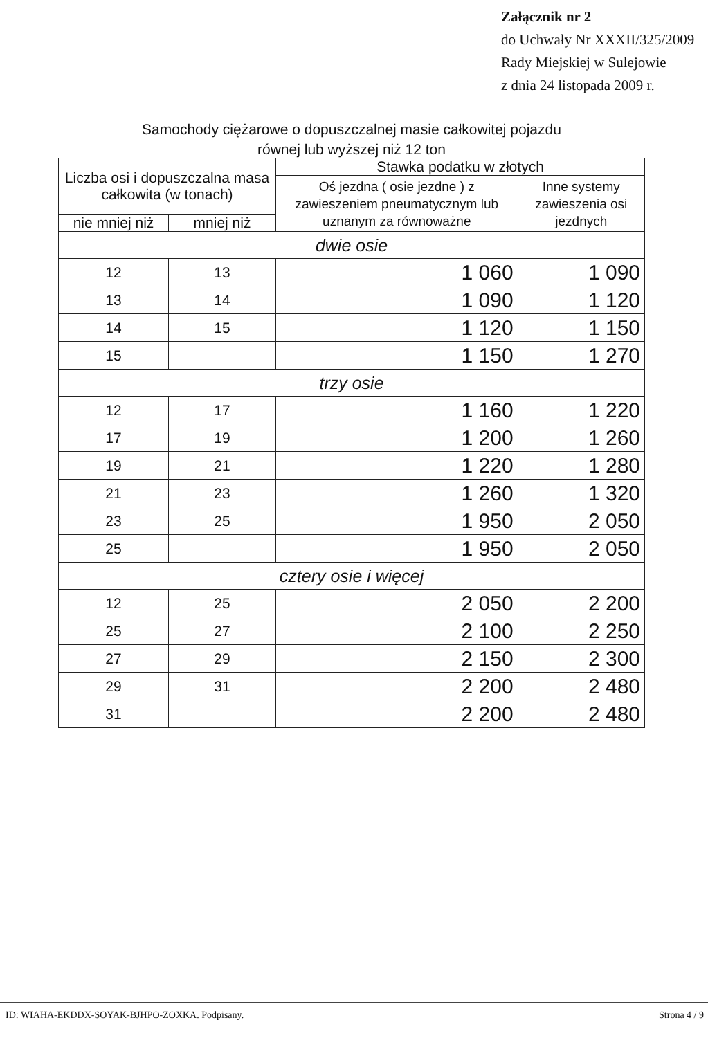Załącznik nr 2
do Uchwały Nr XXXII/325/2009
Rady Miejskiej w Sulejowie
z dnia 24 listopada 2009 r.
Samochody ciężarowe o dopuszczalnej masie całkowitej pojazdu
równej lub wyższej niż 12 ton
| Liczba osi i dopuszczalna masa całkowita (w tonach) | | Stawka podatku w złotych | |
| --- | --- | --- | --- |
| | | Oś jezdna ( osie jezdne ) z zawieszeniem pneumatycznym lub uznanym za równoważne | Inne systemy zawieszenia osi jezdnych |
| nie mniej niż | mniej niż | | |
| dwie osie | | | |
| 12 | 13 | 1 060 | 1 090 |
| 13 | 14 | 1 090 | 1 120 |
| 14 | 15 | 1 120 | 1 150 |
| 15 | | 1 150 | 1 270 |
| trzy osie | | | |
| 12 | 17 | 1 160 | 1 220 |
| 17 | 19 | 1 200 | 1 260 |
| 19 | 21 | 1 220 | 1 280 |
| 21 | 23 | 1 260 | 1 320 |
| 23 | 25 | 1 950 | 2 050 |
| 25 | | 1 950 | 2 050 |
| cztery osie i więcej | | | |
| 12 | 25 | 2 050 | 2 200 |
| 25 | 27 | 2 100 | 2 250 |
| 27 | 29 | 2 150 | 2 300 |
| 29 | 31 | 2 200 | 2 480 |
| 31 | | 2 200 | 2 480 |
ID: WIAHA-EKDDX-SOYAK-BJHPO-ZOXKA. Podpisany. Strona 4 / 9